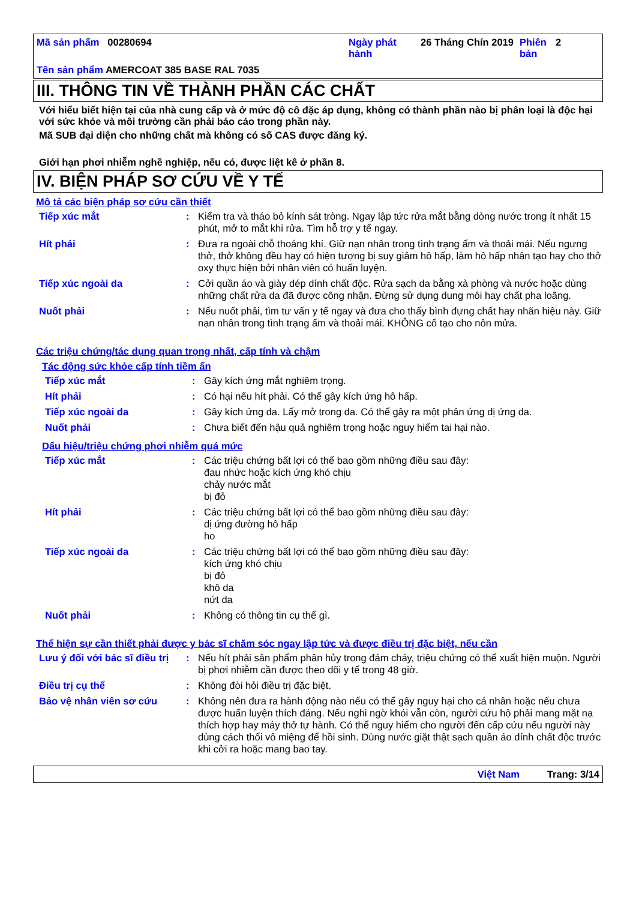| Mã sản phẩm 00280694 | Ngày phát hành | 26 Tháng Chín 2019 | Phiên bản | 2 |
Tên sản phẩm AMERCOAT 385 BASE RAL 7035
III. THÔNG TIN VỀ THÀNH PHẦN CÁC CHẤT
Với hiểu biết hiện tại của nhà cung cấp và ở mức độ cô đặc áp dụng, không có thành phần nào bị phân loại là độc hại với sức khỏe và môi trường cần phải báo cáo trong phần này.
Mã SUB đại diện cho những chất mà không có số CAS được đăng ký.
Giới hạn phơi nhiễm nghề nghiệp, nếu có, được liệt kê ở phần 8.
IV. BIỆN PHÁP SƠ CỨU VỀ Y TẾ
Mô tả các biện pháp sơ cứu cần thiết
| Tiếp xúc mắt | : | Kiểm tra và tháo bỏ kính sát tròng. Ngay lập tức rửa mắt bằng dòng nước trong ít nhất 15 phút, mở to mắt khi rửa. Tìm hỗ trợ y tế ngay. |
| Hít phải | : | Đưa ra ngoài chỗ thoáng khí. Giữ nạn nhân trong tình trạng ấm và thoải mái. Nếu ngưng thở, thở không đều hay có hiện tượng bị suy giảm hô hấp, làm hô hấp nhân tạo hay cho thở oxy thực hiện bởi nhân viên có huấn luyện. |
| Tiếp xúc ngoài da | : | Cởi quần áo và giày dép dính chất độc. Rửa sạch da bằng xà phòng và nước hoặc dùng những chất rửa da đã được công nhận. Đừng sử dụng dung môi hay chất pha loãng. |
| Nuốt phải | : | Nếu nuốt phải, tìm tư vấn y tế ngay và đưa cho thấy bình đựng chất hay nhãn hiệu này. Giữ nạn nhân trong tình trạng ấm và thoải mái. KHÔNG cố tạo cho nôn mửa. |
Các triệu chứng/tác dụng quan trọng nhất, cấp tính và chậm
Tác động sức khỏe cấp tính tiềm ẩn
| Tiếp xúc mắt | : | Gây kích ứng mắt nghiêm trọng. |
| Hít phải | : | Có hại nếu hít phải. Có thể gây kích ứng hô hấp. |
| Tiếp xúc ngoài da | : | Gây kích ứng da. Lấy mở trong da. Có thể gây ra một phản ứng dị ứng da. |
| Nuốt phải | : | Chưa biết đến hậu quả nghiêm trọng hoặc nguy hiểm tai hại nào. |
Dấu hiệu/triệu chứng phơi nhiễm quá mức
| Tiếp xúc mắt | : | Các triệu chứng bất lợi có thể bao gồm những điều sau đây: đau nhức hoặc kích ứng khó chịu chảy nước mắt bị đỏ |
| Hít phải | : | Các triệu chứng bất lợi có thể bao gồm những điều sau đây: dị ứng đường hô hấp ho |
| Tiếp xúc ngoài da | : | Các triệu chứng bất lợi có thể bao gồm những điều sau đây: kích ứng khó chịu bị đỏ khô da nứt da |
| Nuốt phải | : | Không có thông tin cụ thể gì. |
Thể hiện sự cần thiết phải được y bác sĩ chăm sóc ngay lập tức và được điều trị đặc biệt, nếu cần
| Lưu ý đối với bác sĩ điều trị | : | Nếu hít phải sản phẩm phân hủy trong đám cháy, triệu chứng có thể xuất hiện muộn. Người bị phơi nhiễm cần được theo dõi y tế trong 48 giờ. |
| Điều trị cụ thể | : | Không đòi hỏi điều trị đặc biệt. |
| Bảo vệ nhân viên sơ cứu | : | Không nên đưa ra hành động nào nếu có thể gây nguy hại cho cá nhân hoặc nếu chưa được huấn luyện thích đáng. Nếu nghi ngờ khói vẫn còn, người cứu hộ phải mang mặt nạ thích hợp hay máy thở tự hành. Có thể nguy hiểm cho người đến cấp cứu nếu người này dùng cách thổi vô miệng để hồi sinh. Dùng nước giặt thật sạch quần áo dính chất độc trước khi cởi ra hoặc mang bao tay. |
Việt Nam Trang: 3/14